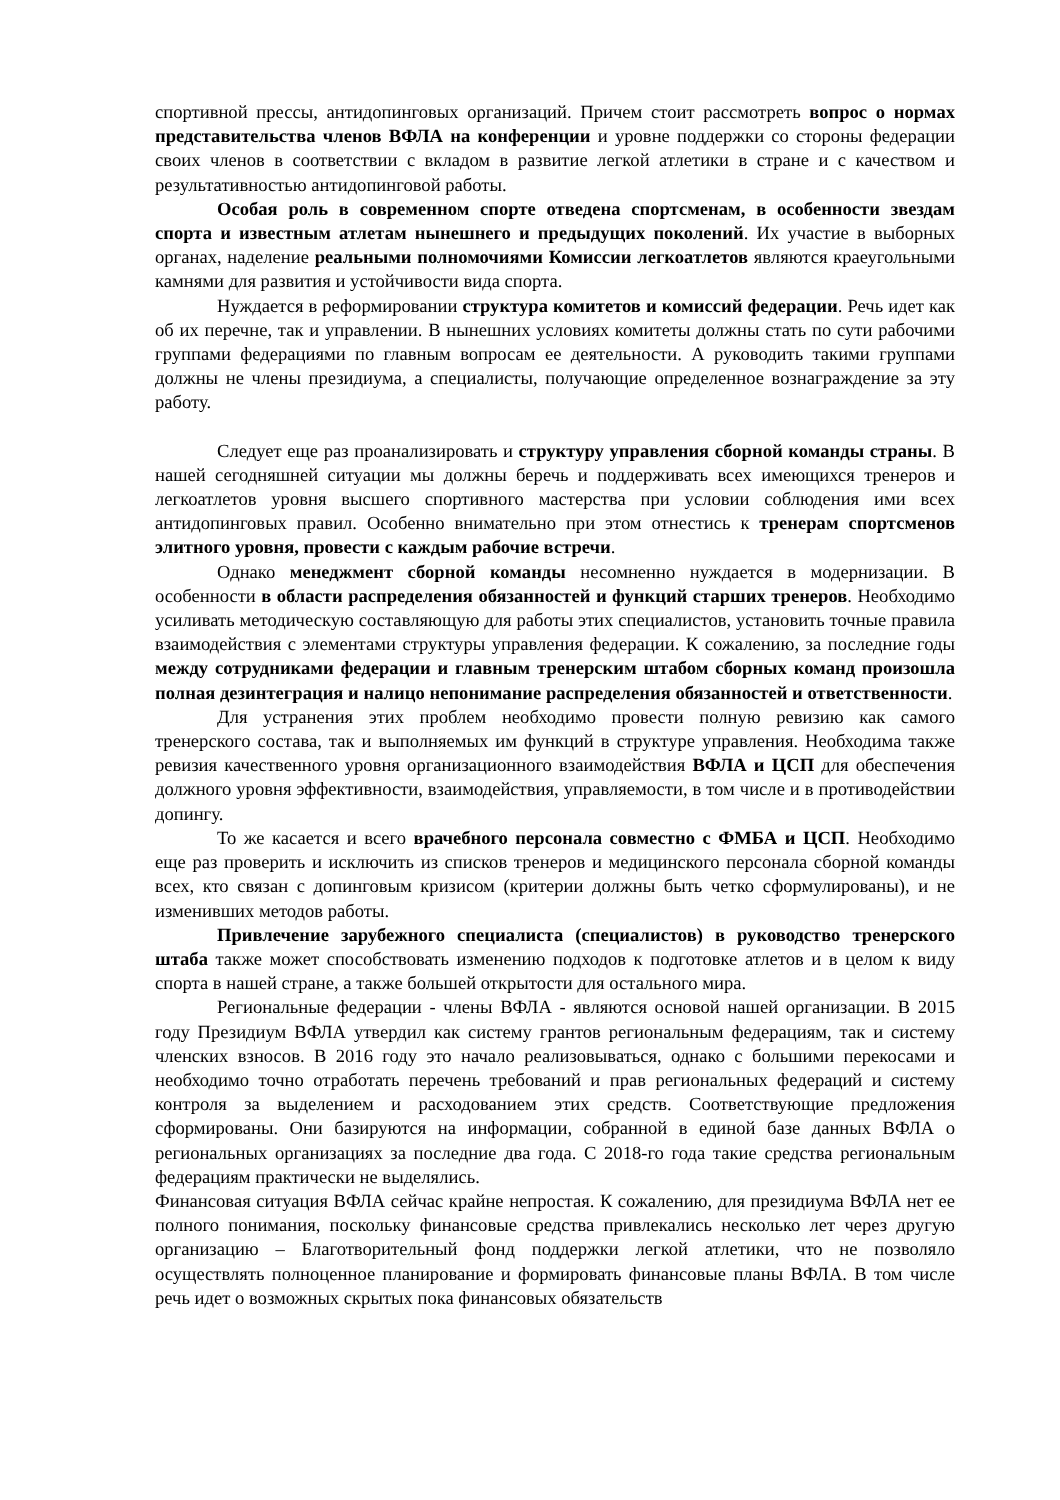спортивной прессы, антидопинговых организаций. Причем стоит рассмотреть вопрос о нормах представительства членов ВФЛА на конференции и уровне поддержки со стороны федерации своих членов в соответствии с вкладом в развитие легкой атлетики в стране и с качеством и результативностью антидопинговой работы.
Особая роль в современном спорте отведена спортсменам, в особенности звездам спорта и известным атлетам нынешнего и предыдущих поколений. Их участие в выборных органах, наделение реальными полномочиями Комиссии легкоатлетов являются краеугольными камнями для развития и устойчивости вида спорта.
Нуждается в реформировании структура комитетов и комиссий федерации. Речь идет как об их перечне, так и управлении. В нынешних условиях комитеты должны стать по сути рабочими группами федерациями по главным вопросам ее деятельности. А руководить такими группами должны не члены президиума, а специалисты, получающие определенное вознаграждение за эту работу.
Следует еще раз проанализировать и структуру управления сборной команды страны. В нашей сегодняшней ситуации мы должны беречь и поддерживать всех имеющихся тренеров и легкоатлетов уровня высшего спортивного мастерства при условии соблюдения ими всех антидопинговых правил. Особенно внимательно при этом отнестись к тренерам спортсменов элитного уровня, провести с каждым рабочие встречи.
Однако менеджмент сборной команды несомненно нуждается в модернизации. В особенности в области распределения обязанностей и функций старших тренеров. Необходимо усиливать методическую составляющую для работы этих специалистов, установить точные правила взаимодействия с элементами структуры управления федерации. К сожалению, за последние годы между сотрудниками федерации и главным тренерским штабом сборных команд произошла полная дезинтеграция и налицо непонимание распределения обязанностей и ответственности.
Для устранения этих проблем необходимо провести полную ревизию как самого тренерского состава, так и выполняемых им функций в структуре управления. Необходима также ревизия качественного уровня организационного взаимодействия ВФЛА и ЦСП для обеспечения должного уровня эффективности, взаимодействия, управляемости, в том числе и в противодействии допингу.
То же касается и всего врачебного персонала совместно с ФМБА и ЦСП. Необходимо еще раз проверить и исключить из списков тренеров и медицинского персонала сборной команды всех, кто связан с допинговым кризисом (критерии должны быть четко сформулированы), и не изменивших методов работы.
Привлечение зарубежного специалиста (специалистов) в руководство тренерского штаба также может способствовать изменению подходов к подготовке атлетов и в целом к виду спорта в нашей стране, а также большей открытости для остального мира.
Региональные федерации - члены ВФЛА - являются основой нашей организации. В 2015 году Президиум ВФЛА утвердил как систему грантов региональным федерациям, так и систему членских взносов. В 2016 году это начало реализовываться, однако с большими перекосами и необходимо точно отработать перечень требований и прав региональных федераций и систему контроля за выделением и расходованием этих средств. Соответствующие предложения сформированы. Они базируются на информации, собранной в единой базе данных ВФЛА о региональных организациях за последние два года. С 2018-го года такие средства региональным федерациям практически не выделялись.
Финансовая ситуация ВФЛА сейчас крайне непростая. К сожалению, для президиума ВФЛА нет ее полного понимания, поскольку финансовые средства привлекались несколько лет через другую организацию – Благотворительный фонд поддержки легкой атлетики, что не позволяло осуществлять полноценное планирование и формировать финансовые планы ВФЛА. В том числе речь идет о возможных скрытых пока финансовых обязательств